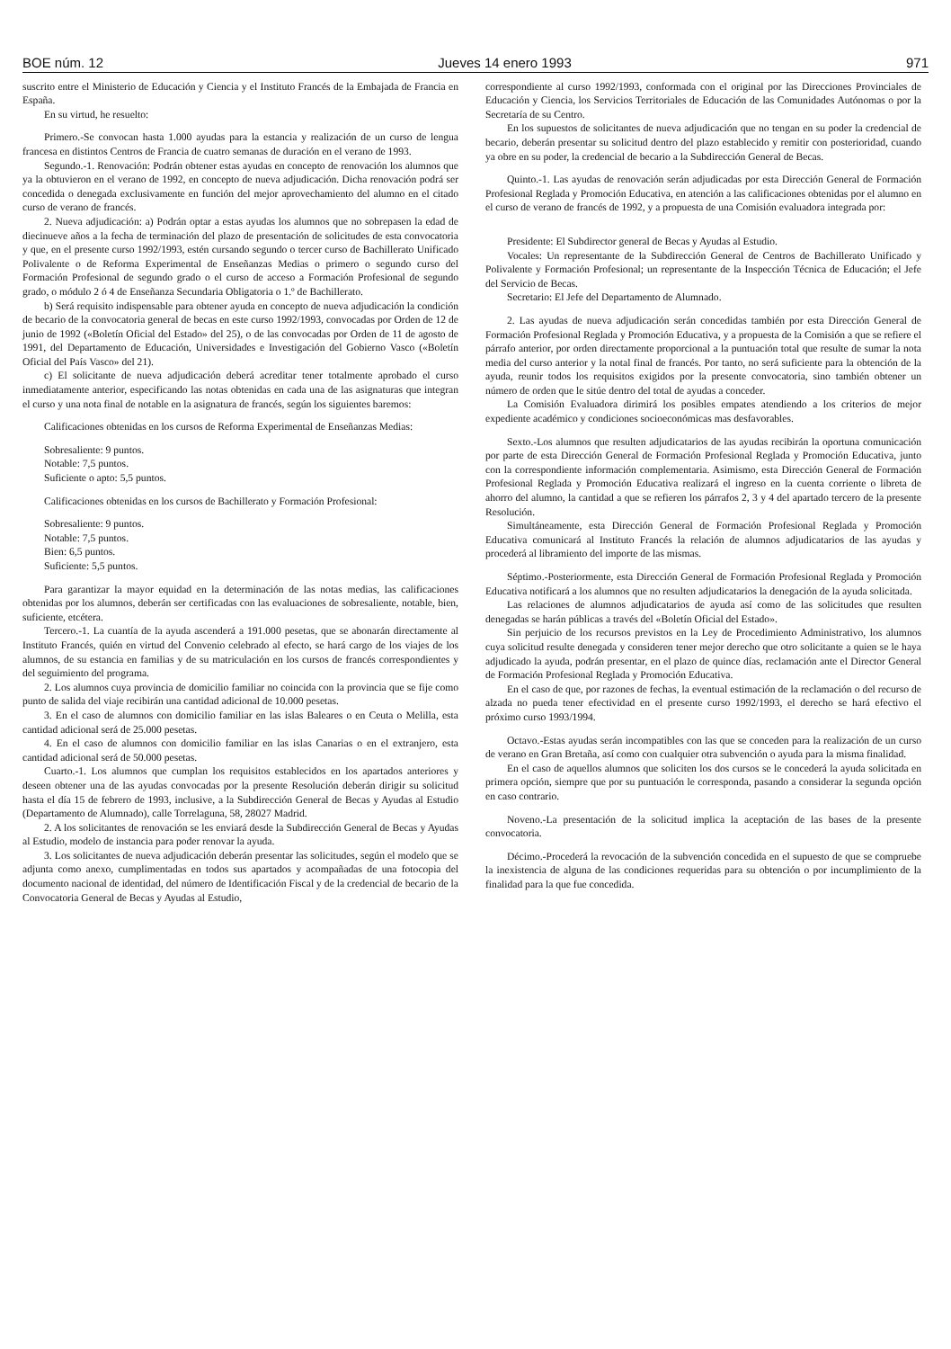BOE núm. 12 Jueves 14 enero 1993 971
suscrito entre el Ministerio de Educación y Ciencia y el Instituto Francés de la Embajada de Francia en España.
En su virtud, he resuelto:
Primero.-Se convocan hasta 1.000 ayudas para la estancia y realización de un curso de lengua francesa en distintos Centros de Francia de cuatro semanas de duración en el verano de 1993.
Segundo.-1. Renovación: Podrán obtener estas ayudas en concepto de renovación los alumnos que ya la obtuvieron en el verano de 1992, en concepto de nueva adjudicación. Dicha renovación podrá ser concedida o denegada exclusivamente en función del mejor aprovechamiento del alumno en el citado curso de verano de francés.
2. Nueva adjudicación: a) Podrán optar a estas ayudas los alumnos que no sobrepasen la edad de diecinueve años a la fecha de terminación del plazo de presentación de solicitudes de esta convocatoria y que, en el presente curso 1992/1993, estén cursando segundo o tercer curso de Bachillerato Unificado Polivalente o de Reforma Experimental de Enseñanzas Medias o primero o segundo curso del Formación Profesional de segundo grado o el curso de acceso a Formación Profesional de segundo grado, o módulo 2 ó 4 de Enseñanza Secundaria Obligatoria o 1.º de Bachillerato.
b) Será requisito indispensable para obtener ayuda en concepto de nueva adjudicación la condición de becario de la convocatoria general de becas en este curso 1992/1993, convocadas por Orden de 12 de junio de 1992 («Boletín Oficial del Estado» del 25), o de las convocadas por Orden de 11 de agosto de 1991, del Departamento de Educación, Universidades e Investigación del Gobierno Vasco («Boletín Oficial del País Vasco» del 21).
c) El solicitante de nueva adjudicación deberá acreditar tener totalmente aprobado el curso inmediatamente anterior, especificando las notas obtenidas en cada una de las asignaturas que integran el curso y una nota final de notable en la asignatura de francés, según los siguientes baremos:
Calificaciones obtenidas en los cursos de Reforma Experimental de Enseñanzas Medias:
Sobresaliente: 9 puntos.
Notable: 7,5 puntos.
Suficiente o apto: 5,5 puntos.
Calificaciones obtenidas en los cursos de Bachillerato y Formación Profesional:
Sobresaliente: 9 puntos.
Notable: 7,5 puntos.
Bien: 6,5 puntos.
Suficiente: 5,5 puntos.
Para garantizar la mayor equidad en la determinación de las notas medias, las calificaciones obtenidas por los alumnos, deberán ser certificadas con las evaluaciones de sobresaliente, notable, bien, suficiente, etcétera.
Tercero.-1. La cuantía de la ayuda ascenderá a 191.000 pesetas, que se abonarán directamente al Instituto Francés, quién en virtud del Convenio celebrado al efecto, se hará cargo de los viajes de los alumnos, de su estancia en familias y de su matriculación en los cursos de francés correspondientes y del seguimiento del programa.
2. Los alumnos cuya provincia de domicilio familiar no coincida con la provincia que se fije como punto de salida del viaje recibirán una cantidad adicional de 10.000 pesetas.
3. En el caso de alumnos con domicilio familiar en las islas Baleares o en Ceuta o Melilla, esta cantidad adicional será de 25.000 pesetas.
4. En el caso de alumnos con domicilio familiar en las islas Canarias o en el extranjero, esta cantidad adicional será de 50.000 pesetas.
Cuarto.-1. Los alumnos que cumplan los requisitos establecidos en los apartados anteriores y deseen obtener una de las ayudas convocadas por la presente Resolución deberán dirigir su solicitud hasta el día 15 de febrero de 1993, inclusive, a la Subdirección General de Becas y Ayudas al Estudio (Departamento de Alumnado), calle Torrelaguna, 58, 28027 Madrid.
2. A los solicitantes de renovación se les enviará desde la Subdirección General de Becas y Ayudas al Estudio, modelo de instancia para poder renovar la ayuda.
3. Los solicitantes de nueva adjudicación deberán presentar las solicitudes, según el modelo que se adjunta como anexo, cumplimentadas en todos sus apartados y acompañadas de una fotocopia del documento nacional de identidad, del número de Identificación Fiscal y de la credencial de becario de la Convocatoria General de Becas y Ayudas al Estudio,
correspondiente al curso 1992/1993, conformada con el original por las Direcciones Provinciales de Educación y Ciencia, los Servicios Territoriales de Educación de las Comunidades Autónomas o por la Secretaría de su Centro.
En los supuestos de solicitantes de nueva adjudicación que no tengan en su poder la credencial de becario, deberán presentar su solicitud dentro del plazo establecido y remitir con posterioridad, cuando ya obre en su poder, la credencial de becario a la Subdirección General de Becas.
Quinto.-1. Las ayudas de renovación serán adjudicadas por esta Dirección General de Formación Profesional Reglada y Promoción Educativa, en atención a las calificaciones obtenidas por el alumno en el curso de verano de francés de 1992, y a propuesta de una Comisión evaluadora integrada por:
Presidente: El Subdirector general de Becas y Ayudas al Estudio.
Vocales: Un representante de la Subdirección General de Centros de Bachillerato Unificado y Polivalente y Formación Profesional; un representante de la Inspección Técnica de Educación; el Jefe del Servicio de Becas.
Secretario: El Jefe del Departamento de Alumnado.
2. Las ayudas de nueva adjudicación serán concedidas también por esta Dirección General de Formación Profesional Reglada y Promoción Educativa, y a propuesta de la Comisión a que se refiere el párrafo anterior, por orden directamente proporcional a la puntuación total que resulte de sumar la nota media del curso anterior y la notal final de francés. Por tanto, no será suficiente para la obtención de la ayuda, reunir todos los requisitos exigidos por la presente convocatoria, sino también obtener un número de orden que le sitúe dentro del total de ayudas a conceder.
La Comisión Evaluadora dirimirá los posibles empates atendiendo a los criterios de mejor expediente académico y condiciones socioeconómicas mas desfavorables.
Sexto.-Los alumnos que resulten adjudicatarios de las ayudas recibirán la oportuna comunicación por parte de esta Dirección General de Formación Profesional Reglada y Promoción Educativa, junto con la correspondiente información complementaria. Asimismo, esta Dirección General de Formación Profesional Reglada y Promoción Educativa realizará el ingreso en la cuenta corriente o libreta de ahorro del alumno, la cantidad a que se refieren los párrafos 2, 3 y 4 del apartado tercero de la presente Resolución.
Simultáneamente, esta Dirección General de Formación Profesional Reglada y Promoción Educativa comunicará al Instituto Francés la relación de alumnos adjudicatarios de las ayudas y procederá al libramiento del importe de las mismas.
Séptimo.-Posteriormente, esta Dirección General de Formación Profesional Reglada y Promoción Educativa notificará a los alumnos que no resulten adjudicatarios la denegación de la ayuda solicitada.
Las relaciones de alumnos adjudicatarios de ayuda así como de las solicitudes que resulten denegadas se harán públicas a través del «Boletín Oficial del Estado».
Sin perjuicio de los recursos previstos en la Ley de Procedimiento Administrativo, los alumnos cuya solicitud resulte denegada y consideren tener mejor derecho que otro solicitante a quien se le haya adjudicado la ayuda, podrán presentar, en el plazo de quince días, reclamación ante el Director General de Formación Profesional Reglada y Promoción Educativa.
En el caso de que, por razones de fechas, la eventual estimación de la reclamación o del recurso de alzada no pueda tener efectividad en el presente curso 1992/1993, el derecho se hará efectivo el próximo curso 1993/1994.
Octavo.-Estas ayudas serán incompatibles con las que se conceden para la realización de un curso de verano en Gran Bretaña, así como con cualquier otra subvención o ayuda para la misma finalidad.
En el caso de aquellos alumnos que soliciten los dos cursos se le concederá la ayuda solicitada en primera opción, siempre que por su puntuación le corresponda, pasando a considerar la segunda opción en caso contrario.
Noveno.-La presentación de la solicitud implica la aceptación de las bases de la presente convocatoria.
Décimo.-Procederá la revocación de la subvención concedida en el supuesto de que se compruebe la inexistencia de alguna de las condiciones requeridas para su obtención o por incumplimiento de la finalidad para la que fue concedida.